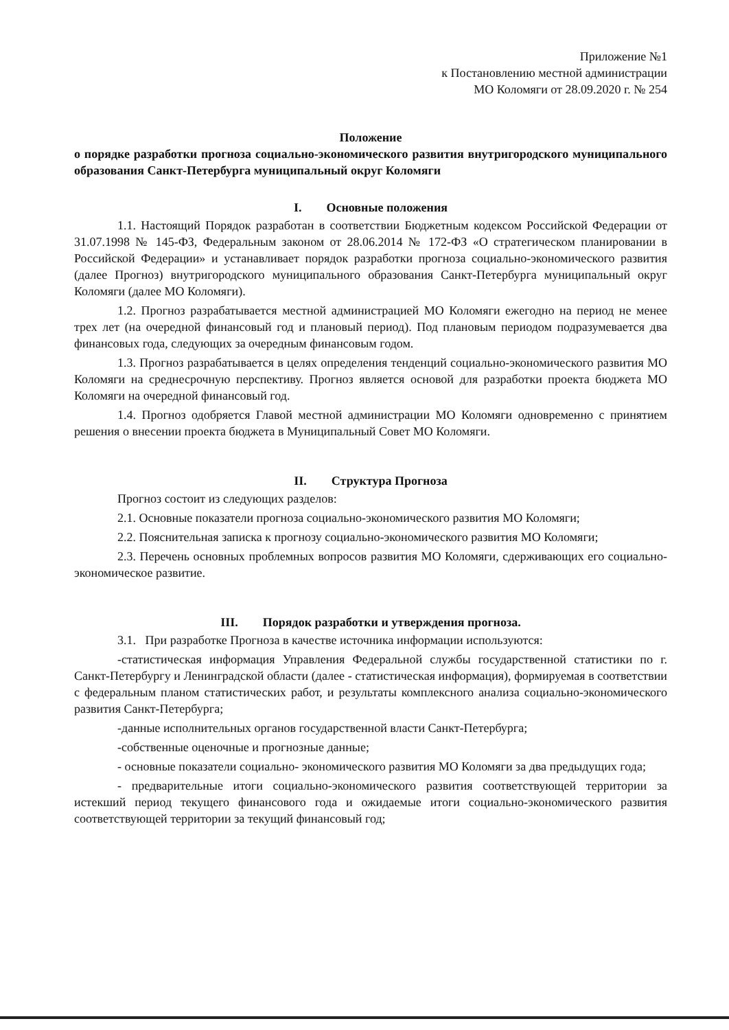Приложение №1
к Постановлению местной администрации
МО Коломяги от 28.09.2020 г. № 254
Положение
о порядке разработки прогноза социально-экономического развития внутригородского муниципального образования Санкт-Петербурга муниципальный округ Коломяги
I. Основные положения
1.1. Настоящий Порядок разработан в соответствии Бюджетным кодексом Российской Федерации от 31.07.1998 № 145-ФЗ, Федеральным законом от 28.06.2014 № 172-ФЗ «О стратегическом планировании в Российской Федерации» и устанавливает порядок разработки прогноза социально-экономического развития (далее Прогноз) внутригородского муниципального образования Санкт-Петербурга муниципальный округ Коломяги (далее МО Коломяги).
1.2. Прогноз разрабатывается местной администрацией МО Коломяги ежегодно на период не менее трех лет (на очередной финансовый год и плановый период). Под плановым периодом подразумевается два финансовых года, следующих за очередным финансовым годом.
1.3. Прогноз разрабатывается в целях определения тенденций социально-экономического развития МО Коломяги на среднесрочную перспективу. Прогноз является основой для разработки проекта бюджета МО Коломяги на очередной финансовый год.
1.4. Прогноз одобряется Главой местной администрации МО Коломяги одновременно с принятием решения о внесении проекта бюджета в Муниципальный Совет МО Коломяги.
II. Структура Прогноза
Прогноз состоит из следующих разделов:
2.1. Основные показатели прогноза социально-экономического развития МО Коломяги;
2.2. Пояснительная записка к прогнозу социально-экономического развития МО Коломяги;
2.3. Перечень основных проблемных вопросов развития МО Коломяги, сдерживающих его социально-экономическое развитие.
III. Порядок разработки и утверждения прогноза.
3.1. При разработке Прогноза в качестве источника информации используются:
-статистическая информация Управления Федеральной службы государственной статистики по г. Санкт-Петербургу и Ленинградской области (далее - статистическая информация), формируемая в соответствии с федеральным планом статистических работ, и результаты комплексного анализа социально-экономического развития Санкт-Петербурга;
-данные исполнительных органов государственной власти Санкт-Петербурга;
-собственные оценочные и прогнозные данные;
- основные показатели социально- экономического развития МО Коломяги за два предыдущих года;
- предварительные итоги социально-экономического развития соответствующей территории за истекший период текущего финансового года и ожидаемые итоги социально-экономического развития соответствующей территории за текущий финансовый год;